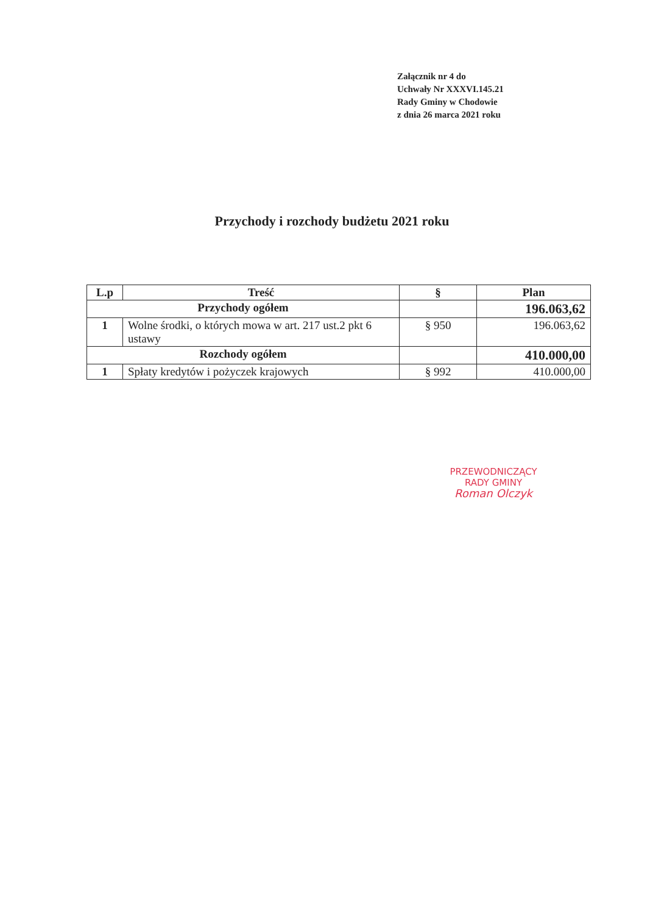Załącznik nr 4 do
Uchwały Nr XXXVI.145.21
Rady Gminy w Chodowie
z dnia 26 marca 2021 roku
Przychody i rozchody budżetu 2021 roku
| L.p | Treść | § | Plan |
| --- | --- | --- | --- |
| Przychody ogółem | | | 196.063,62 |
| 1 | Wolne środki, o których mowa w art. 217 ust.2 pkt 6 ustawy | § 950 | 196.063,62 |
| Rozchody ogółem | | | 410.000,00 |
| 1 | Spłaty kredytów i pożyczek krajowych | § 992 | 410.000,00 |
PRZEWODNICZĄCY
RADY GMINY
Roman Olczyk